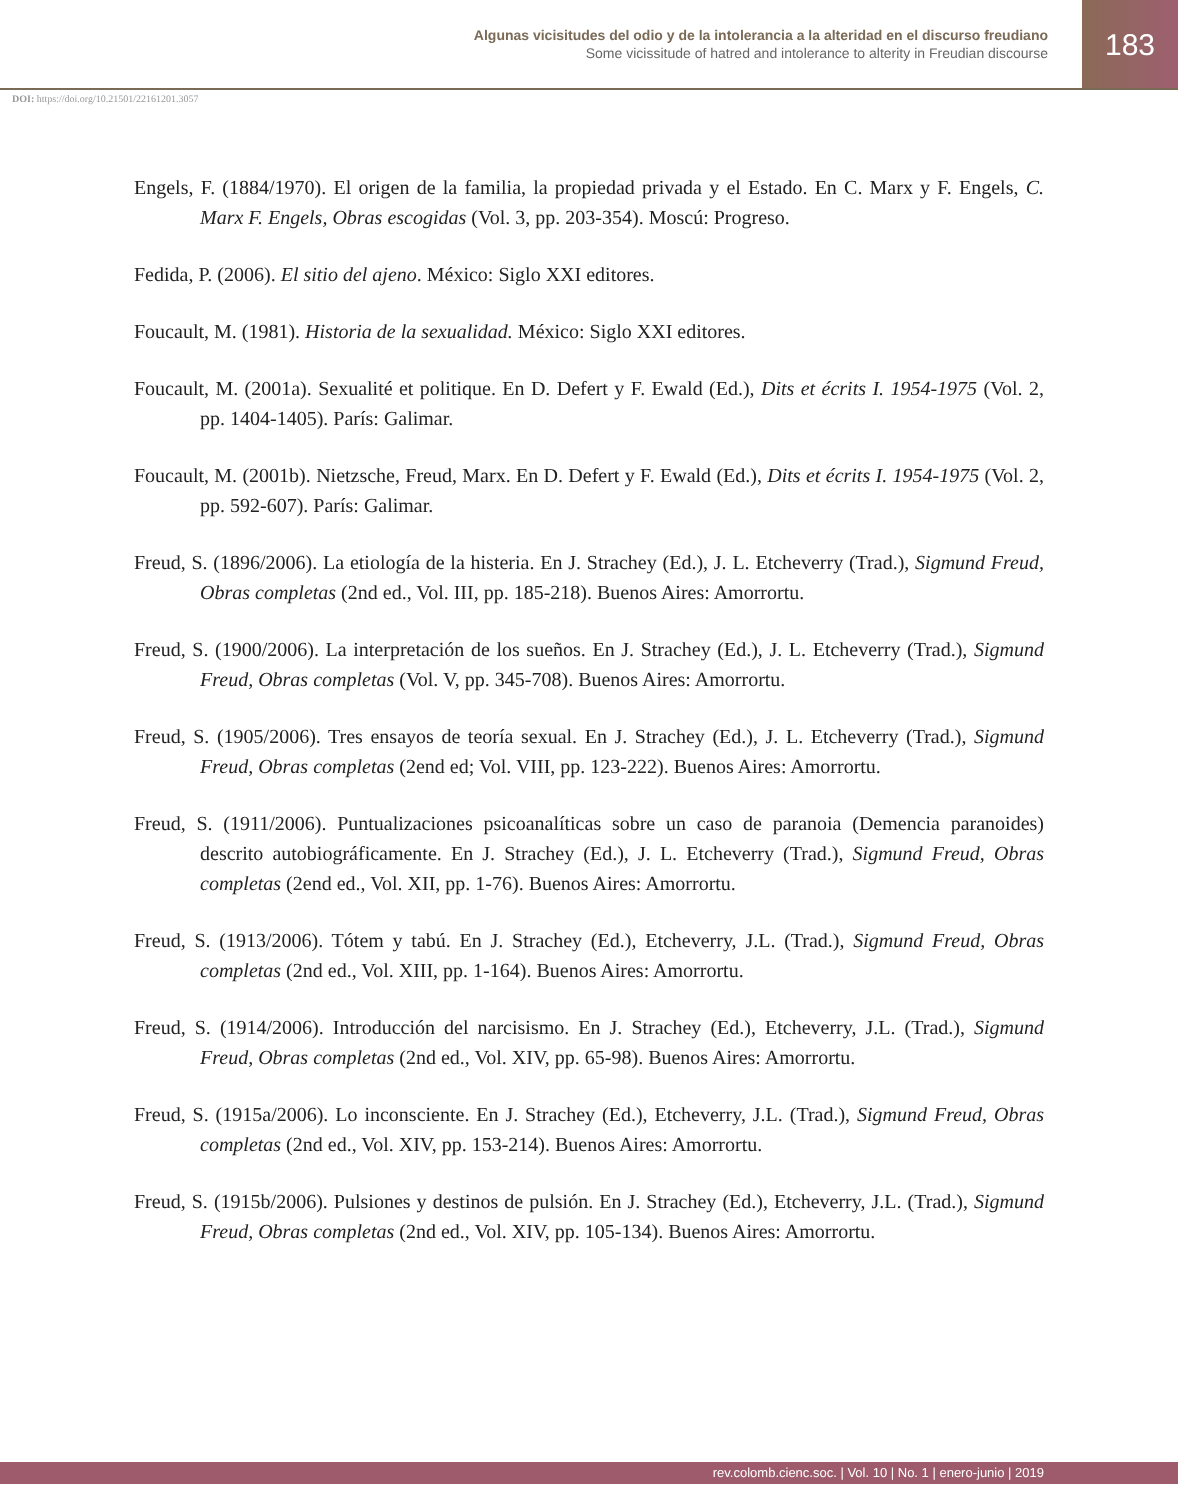Algunas vicisitudes del odio y de la intolerancia a la alteridad en el discurso freudiano
Some vicissitude of hatred and intolerance to alterity in Freudian discourse
183
DOI: https://doi.org/10.21501/22161201.3057
Engels, F. (1884/1970). El origen de la familia, la propiedad privada y el Estado. En C. Marx y F. Engels, C. Marx F. Engels, Obras escogidas (Vol. 3, pp. 203-354). Moscú: Progreso.
Fedida, P. (2006). El sitio del ajeno. México: Siglo XXI editores.
Foucault, M. (1981). Historia de la sexualidad. México: Siglo XXI editores.
Foucault, M. (2001a). Sexualité et politique. En D. Defert y F. Ewald (Ed.), Dits et écrits I. 1954-1975 (Vol. 2, pp. 1404-1405). París: Galimar.
Foucault, M. (2001b). Nietzsche, Freud, Marx. En D. Defert y F. Ewald (Ed.), Dits et écrits I. 1954-1975 (Vol. 2, pp. 592-607). París: Galimar.
Freud, S. (1896/2006). La etiología de la histeria. En J. Strachey (Ed.), J. L. Etcheverry (Trad.), Sigmund Freud, Obras completas (2nd ed., Vol. III, pp. 185-218). Buenos Aires: Amorrortu.
Freud, S. (1900/2006). La interpretación de los sueños. En J. Strachey (Ed.), J. L. Etcheverry (Trad.), Sigmund Freud, Obras completas (Vol. V, pp. 345-708). Buenos Aires: Amorrortu.
Freud, S. (1905/2006). Tres ensayos de teoría sexual. En J. Strachey (Ed.), J. L. Etcheverry (Trad.), Sigmund Freud, Obras completas (2end ed; Vol. VIII, pp. 123-222). Buenos Aires: Amorrortu.
Freud, S. (1911/2006). Puntualizaciones psicoanalíticas sobre un caso de paranoia (Demencia paranoides) descrito autobiográficamente. En J. Strachey (Ed.), J. L. Etcheverry (Trad.), Sigmund Freud, Obras completas (2end ed., Vol. XII, pp. 1-76). Buenos Aires: Amorrortu.
Freud, S. (1913/2006). Tótem y tabú. En J. Strachey (Ed.), Etcheverry, J.L. (Trad.), Sigmund Freud, Obras completas (2nd ed., Vol. XIII, pp. 1-164). Buenos Aires: Amorrortu.
Freud, S. (1914/2006). Introducción del narcisismo. En J. Strachey (Ed.), Etcheverry, J.L. (Trad.), Sigmund Freud, Obras completas (2nd ed., Vol. XIV, pp. 65-98). Buenos Aires: Amorrortu.
Freud, S. (1915a/2006). Lo inconsciente. En J. Strachey (Ed.), Etcheverry, J.L. (Trad.), Sigmund Freud, Obras completas (2nd ed., Vol. XIV, pp. 153-214). Buenos Aires: Amorrortu.
Freud, S. (1915b/2006). Pulsiones y destinos de pulsión. En J. Strachey (Ed.), Etcheverry, J.L. (Trad.), Sigmund Freud, Obras completas (2nd ed., Vol. XIV, pp. 105-134). Buenos Aires: Amorrortu.
rev.colomb.cienc.soc. | Vol. 10 | No. 1 | enero-junio | 2019